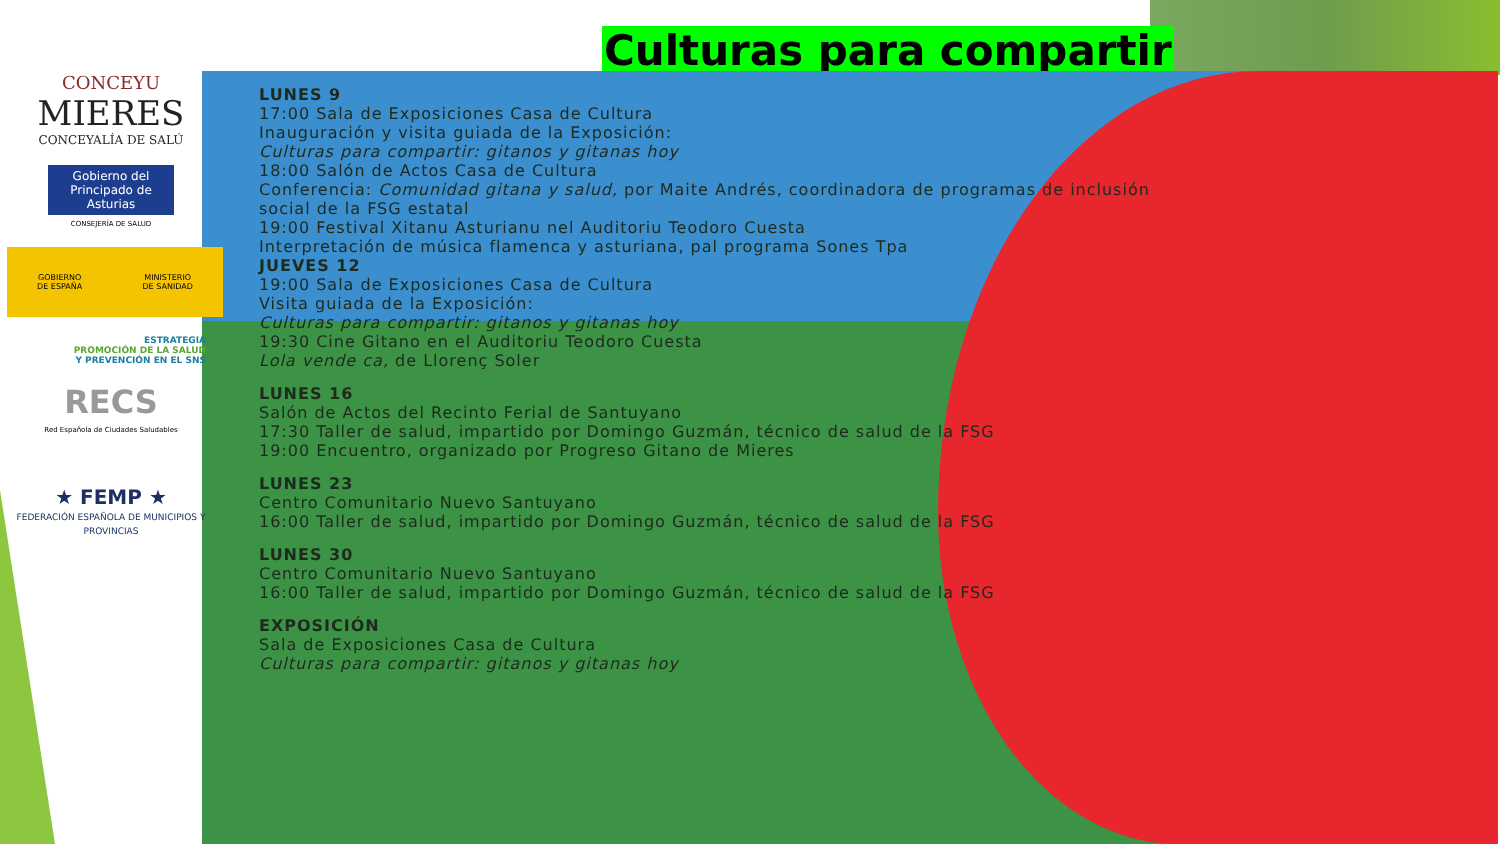Culturas para compartir
LUNES 9
17:00 Sala de Exposiciones Casa de Cultura
Inauguración y visita guiada de la Exposición:
Culturas para compartir: gitanos y gitanas hoy
18:00 Salón de Actos Casa de Cultura
Conferencia: Comunidad gitana y salud, por Maite Andrés, coordinadora de programas de inclusión social de la FSG estatal
19:00 Festival Xitanu Asturianu nel Auditoriu Teodoro Cuesta
Interpretación de música flamenca y asturiana, pal programa Sones Tpa
JUEVES 12
19:00 Sala de Exposiciones Casa de Cultura
Visita guiada de la Exposición:
Culturas para compartir: gitanos y gitanas hoy
19:30 Cine Gitano en el Auditoriu Teodoro Cuesta
Lola vende ca, de Llorenç Soler
LUNES 16
Salón de Actos del Recinto Ferial de Santuyano
17:30 Taller de salud, impartido por Domingo Guzmán, técnico de salud de la FSG
19:00 Encuentro, organizado por Progreso Gitano de Mieres
LUNES 23
Centro Comunitario Nuevo Santuyano
16:00 Taller de salud, impartido por Domingo Guzmán, técnico de salud de la FSG
LUNES 30
Centro Comunitario Nuevo Santuyano
16:00 Taller de salud, impartido por Domingo Guzmán, técnico de salud de la FSG
EXPOSICIÓN
Sala de Exposiciones Casa de Cultura
Culturas para compartir: gitanos y gitanas hoy
CONCEYU
MIERES
CONCEYALÍA DE SALÚ
Gobierno del Principado de Asturias
CONSEJERÍA DE SALUD
GOBIERNO
DE ESPAÑA MINISTERIO
DE SANIDAD
ESTRATEGIA
PROMOCIÓN DE LA SALUD
Y PREVENCIÓN EN EL SNS
RECS
Red Española de Ciudades Saludables
★ FEMP ★
FEDERACIÓN ESPAÑOLA DE MUNICIPIOS Y PROVINCIAS